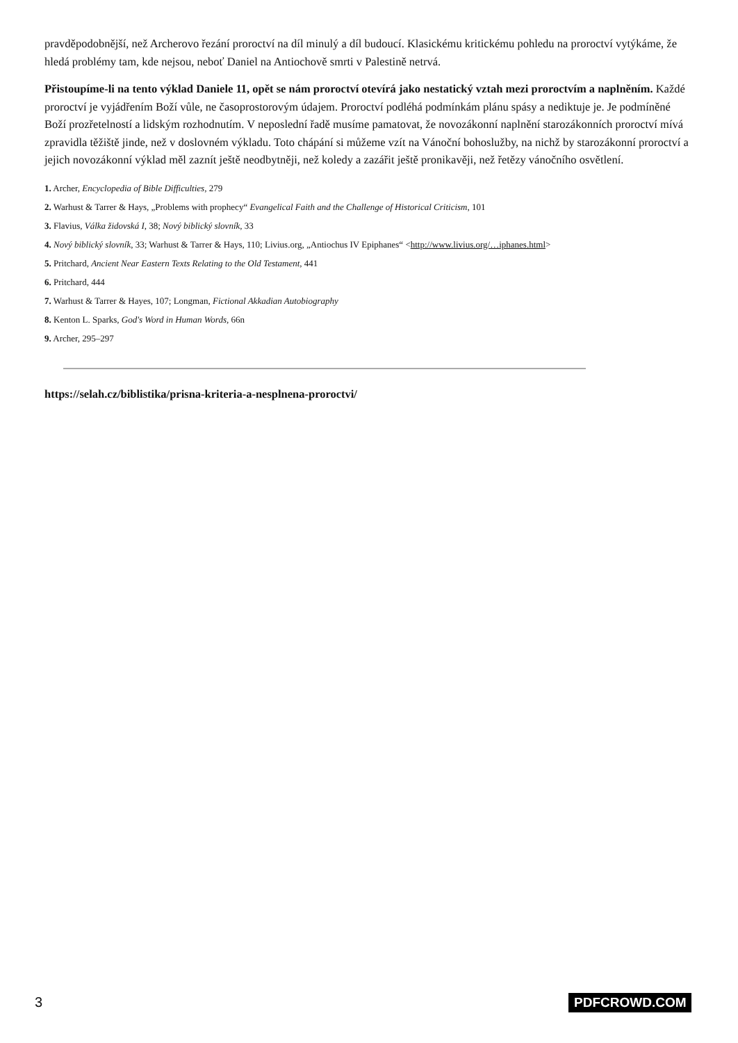pravděpodobnější, než Archerovo řezání proroctví na díl minulý a díl budoucí. Klasickému kritickému pohledu na proroctví vytýkáme, že hledá problémy tam, kde nejsou, neboť Daniel na Antiochově smrti v Palestině netrvá.
Přistoupíme-li na tento výklad Daniele 11, opět se nám proroctví otevírá jako nestatický vztah mezi proroctvím a naplněním. Každé proroctví je vyjádřením Boží vůle, ne časoprostorovým údajem. Proroctví podléhá podmínkám plánu spásy a nediktuje je. Je podmíněné Boží prozřetelností a lidským rozhodnutím. V neposlední řadě musíme pamatovat, že novozákonní naplnění starozákonních proroctví mívá zpravidla těžiště jinde, než v doslovném výkladu. Toto chápání si můžeme vzít na Vánoční bohoslužby, na nichž by starozákonní proroctví a jejich novozákonní výklad měl zaznít ještě neodbytněji, než koledy a zazářit ještě pronikavěji, než řetězy vánočního osvětlení.
1. Archer, Encyclopedia of Bible Difficulties, 279
2. Warhust & Tarrer & Hays, „Problems with prophecy“ Evangelical Faith and the Challenge of Historical Criticism, 101
3. Flavius, Válka židovská I, 38; Nový biblický slovník, 33
4. Nový biblický slovník, 33; Warhust & Tarrer & Hays, 110; Livius.org, „Antiochus IV Epiphanes“ <http://www.livius.org/…iphanes.html>
5. Pritchard, Ancient Near Eastern Texts Relating to the Old Testament, 441
6. Pritchard, 444
7. Warhust & Tarrer & Hayes, 107; Longman, Fictional Akkadian Autobiography
8. Kenton L. Sparks, God's Word in Human Words, 66n
9. Archer, 295–297
https://selah.cz/biblistika/prisna-kriteria-a-nesplnena-proroctvi/
3 PDFCROWD.COM